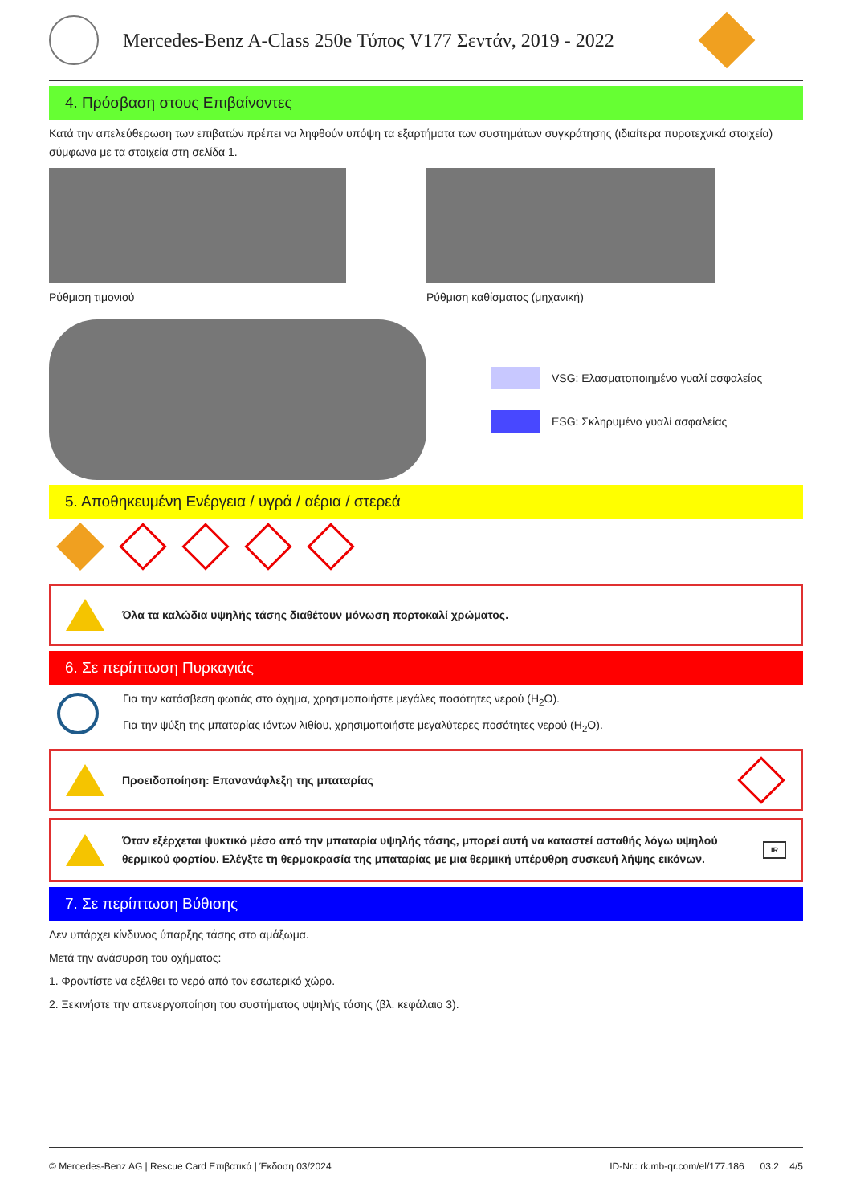Mercedes-Benz A-Class 250e Τύπος V177 Σεντάν, 2019 - 2022
4. Πρόσβαση στους Επιβαίνοντες
Κατά την απελεύθερωση των επιβατών πρέπει να ληφθούν υπόψη τα εξαρτήματα των συστημάτων συγκράτησης (ιδιαίτερα πυροτεχνικά στοιχεία) σύμφωνα με τα στοιχεία στη σελίδα 1.
Ρύθμιση τιμονιού Ρύθμιση καθίσματος (μηχανική)
VSG: Ελασματοποιημένο γυαλί ασφαλείας
ESG: Σκληρυμένο γυαλί ασφαλείας
5. Αποθηκευμένη Ενέργεια / υγρά / αέρια / στερεά
Όλα τα καλώδια υψηλής τάσης διαθέτουν μόνωση πορτοκαλί χρώματος.
6. Σε περίπτωση Πυρκαγιάς
Για την κατάσβεση φωτιάς στο όχημα, χρησιμοποιήστε μεγάλες ποσότητες νερού (H<sub>2</sub>O).
Για την ψύξη της μπαταρίας ιόντων λιθίου, χρησιμοποιήστε μεγαλύτερες ποσότητες νερού (H<sub>2</sub>O).
Προειδοποίηση: Επανανάφλεξη της μπαταρίας
Όταν εξέρχεται ψυκτικό μέσο από την μπαταρία υψηλής τάσης, μπορεί αυτή να καταστεί ασταθής λόγω υψηλού θερμικού φορτίου. Ελέγξτε τη θερμοκρασία της μπαταρίας με μια θερμική υπέρυθρη συσκευή λήψης εικόνων. IR
7. Σε περίπτωση Βύθισης
Δεν υπάρχει κίνδυνος ύπαρξης τάσης στο αμάξωμα.
Μετά την ανάσυρση του οχήματος:
1. Φροντίστε να εξέλθει το νερό από τον εσωτερικό χώρο.
2. Ξεκινήστε την απενεργοποίηση του συστήματος υψηλής τάσης (βλ. κεφάλαιο 3).
© Mercedes-Benz AG | Rescue Card Επιβατικά | Έκδοση 03/2024 ID-Nr.: rk.mb-qr.com/el/177.186 03.2 4/5